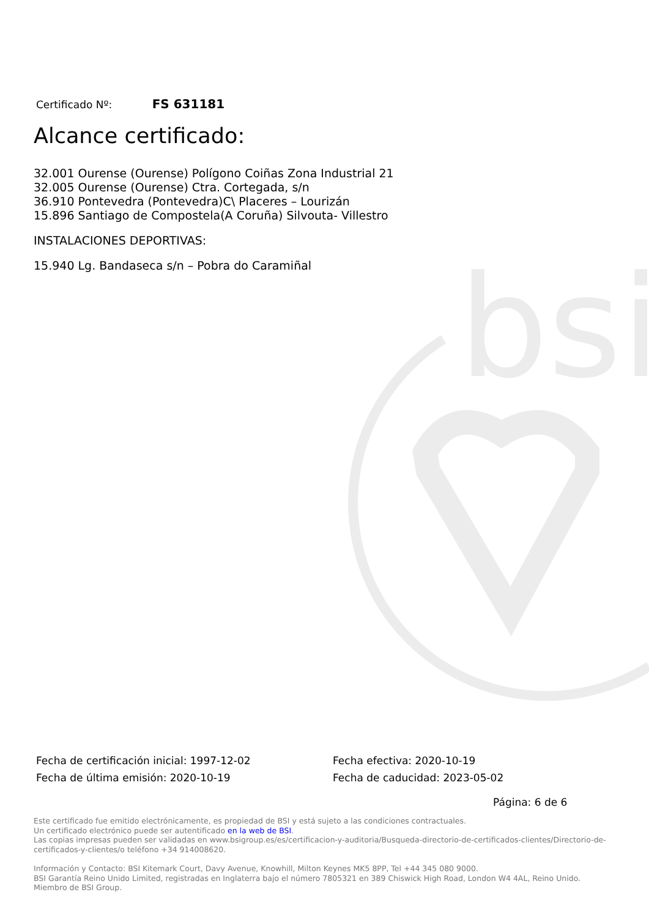bsi
Certificado Nº: FS 631181
Alcance certificado:
32.001 Ourense (Ourense) Polígono Coiñas Zona Industrial 21
32.005 Ourense (Ourense) Ctra. Cortegada, s/n
36.910 Pontevedra (Pontevedra)C\ Placeres – Lourizán
15.896 Santiago de Compostela(A Coruña) Silvouta- Villestro
INSTALACIONES DEPORTIVAS:
15.940 Lg. Bandaseca s/n – Pobra do Caramiñal
Fecha de certificación inicial: 1997-12-02
Fecha de última emisión: 2020-10-19
Fecha efectiva: 2020-10-19
Fecha de caducidad: 2023-05-02
Página: 6 de 6
Este certificado fue emitido electrónicamente, es propiedad de BSI y está sujeto a las condiciones contractuales.
Un certificado electrónico puede ser autentificado en la web de BSI.
Las copias impresas pueden ser validadas en www.bsigroup.es/es/certificacion-y-auditoria/Busqueda-directorio-de-certificados-clientes/Directorio-de-certificados-y-clientes/o teléfono +34 914008620.
Información y Contacto: BSI Kitemark Court, Davy Avenue, Knowhill, Milton Keynes MK5 8PP, Tel +44 345 080 9000.
BSI Garantía Reino Unido Limited, registradas en Inglaterra bajo el número 7805321 en 389 Chiswick High Road, London W4 4AL, Reino Unido.
Miembro de BSI Group.